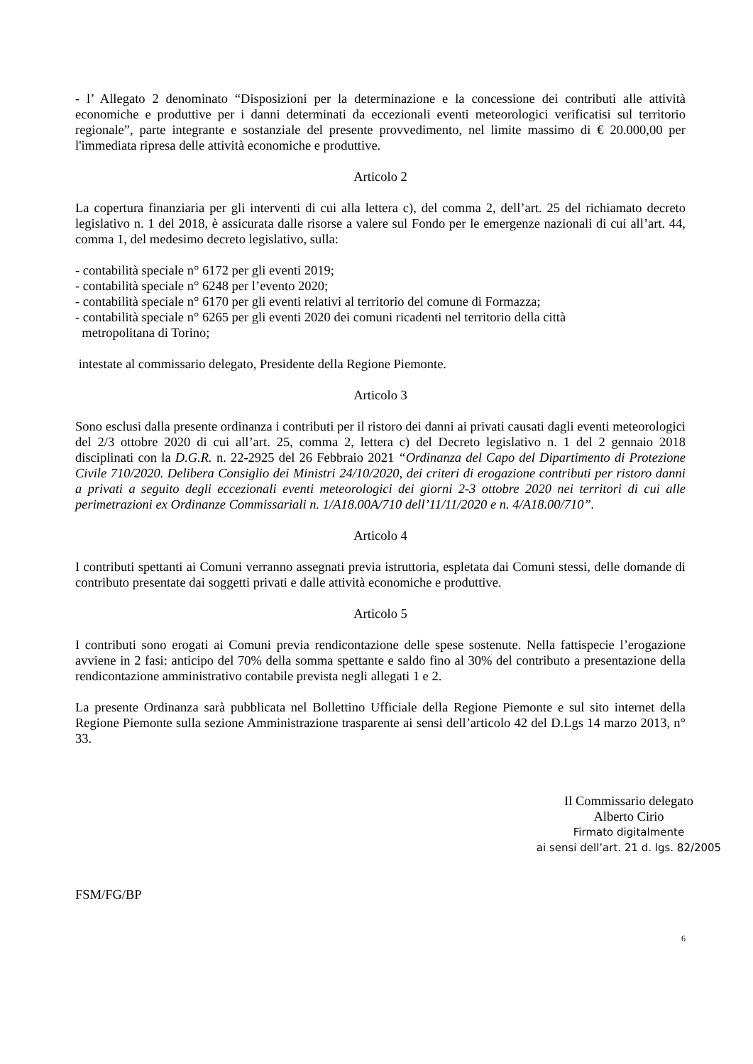- l’ Allegato 2 denominato “Disposizioni per la determinazione e la concessione dei contributi alle attività economiche e produttive per i danni determinati da eccezionali eventi meteorologici verificatisi sul territorio regionale”, parte integrante e sostanziale del presente provvedimento, nel limite massimo di € 20.000,00 per l'immediata ripresa delle attività economiche e produttive.
Articolo 2
La copertura finanziaria per gli interventi di cui alla lettera c), del comma 2, dell’art. 25 del richiamato decreto legislativo n. 1 del 2018, è assicurata dalle risorse a valere sul Fondo per le emergenze nazionali di cui all’art. 44, comma 1, del medesimo decreto legislativo, sulla:
- contabilità speciale n° 6172 per gli eventi 2019;
- contabilità speciale n° 6248 per l’evento 2020;
- contabilità speciale n° 6170 per gli eventi relativi al territorio del comune di Formazza;
- contabilità speciale n° 6265 per gli eventi 2020 dei comuni ricadenti nel territorio della città
metropolitana di Torino;
intestate al commissario delegato, Presidente della Regione Piemonte.
Articolo 3
Sono esclusi dalla presente ordinanza i contributi per il ristoro dei danni ai privati causati dagli eventi meteorologici del 2/3 ottobre 2020 di cui all’art. 25, comma 2, lettera c) del Decreto legislativo n. 1 del 2 gennaio 2018 disciplinati con la D.G.R. n. 22-2925 del 26 Febbraio 2021 “Ordinanza del Capo del Dipartimento di Protezione Civile 710/2020. Delibera Consiglio dei Ministri 24/10/2020, dei criteri di erogazione contributi per ristoro danni a privati a seguito degli eccezionali eventi meteorologici dei giorni 2-3 ottobre 2020 nei territori di cui alle perimetrazioni ex Ordinanze Commissariali n. 1/A18.00A/710 dell’11/11/2020 e n. 4/A18.00/710”.
Articolo 4
I contributi spettanti ai Comuni verranno assegnati previa istruttoria, espletata dai Comuni stessi, delle domande di contributo presentate dai soggetti privati e dalle attività economiche e produttive.
Articolo 5
I contributi sono erogati ai Comuni previa rendicontazione delle spese sostenute. Nella fattispecie l’erogazione avviene in 2 fasi: anticipo del 70% della somma spettante e saldo fino al 30% del contributo a presentazione della rendicontazione amministrativo contabile prevista negli allegati 1 e 2.
La presente Ordinanza sarà pubblicata nel Bollettino Ufficiale della Regione Piemonte e sul sito internet della Regione Piemonte sulla sezione Amministrazione trasparente ai sensi dell’articolo 42 del D.Lgs 14 marzo 2013, n° 33.
Il Commissario delegato
Alberto Cirio
Firmato digitalmente
ai sensi dell’art. 21 d. lgs. 82/2005
FSM/FG/BP
6